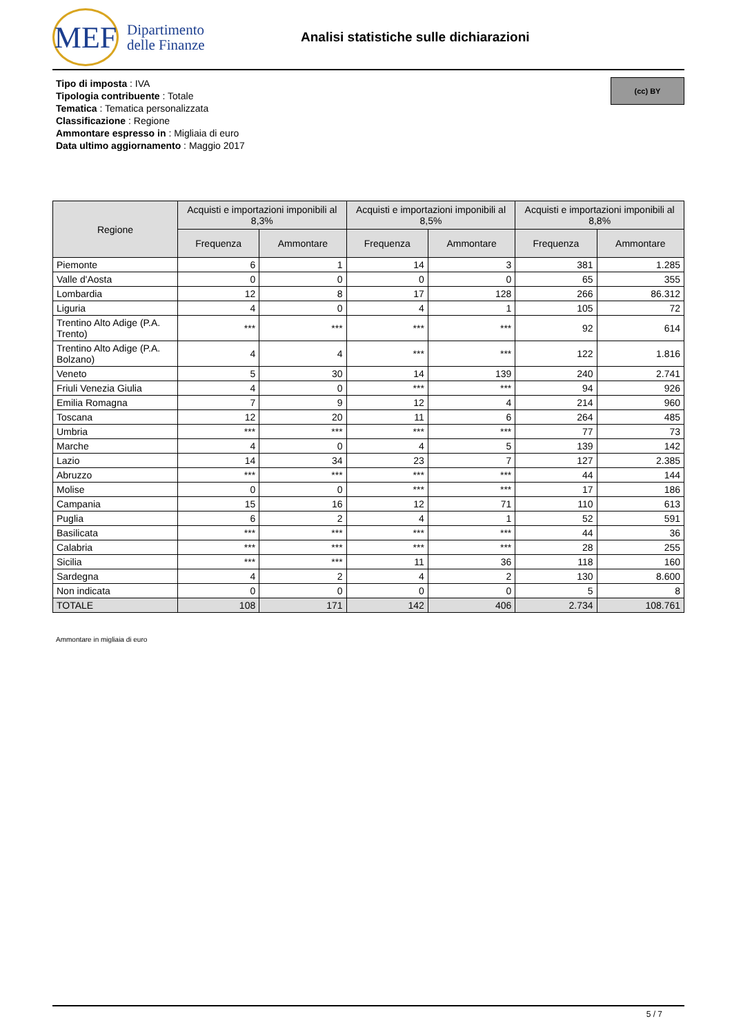MEF
Dipartimento
delle Finanze
Analisi statistiche sulle dichiarazioni
Tipo di imposta : IVA
Tipologia contribuente : Totale
Tematica : Tematica personalizzata
Classificazione : Regione
Ammontare espresso in : Migliaia di euro
Data ultimo aggiornamento : Maggio 2017
(cc) BY
| Regione | Acquisti e importazioni imponibili al 8,3% | | Acquisti e importazioni imponibili al 8,5% | | Acquisti e importazioni imponibili al 8,8% | |
| --- | --- | --- | --- | --- | --- | --- |
| | Frequenza | Ammontare | Frequenza | Ammontare | Frequenza | Ammontare |
| Piemonte | 6 | 1 | 14 | 3 | 381 | 1.285 |
| Valle d'Aosta | 0 | 0 | 0 | 0 | 65 | 355 |
| Lombardia | 12 | 8 | 17 | 128 | 266 | 86.312 |
| Liguria | 4 | 0 | 4 | 1 | 105 | 72 |
| Trentino Alto Adige (P.A. Trento) | *** | *** | *** | *** | 92 | 614 |
| Trentino Alto Adige (P.A. Bolzano) | 4 | 4 | *** | *** | 122 | 1.816 |
| Veneto | 5 | 30 | 14 | 139 | 240 | 2.741 |
| Friuli Venezia Giulia | 4 | 0 | *** | *** | 94 | 926 |
| Emilia Romagna | 7 | 9 | 12 | 4 | 214 | 960 |
| Toscana | 12 | 20 | 11 | 6 | 264 | 485 |
| Umbria | *** | *** | *** | *** | 77 | 73 |
| Marche | 4 | 0 | 4 | 5 | 139 | 142 |
| Lazio | 14 | 34 | 23 | 7 | 127 | 2.385 |
| Abruzzo | *** | *** | *** | *** | 44 | 144 |
| Molise | 0 | 0 | *** | *** | 17 | 186 |
| Campania | 15 | 16 | 12 | 71 | 110 | 613 |
| Puglia | 6 | 2 | 4 | 1 | 52 | 591 |
| Basilicata | *** | *** | *** | *** | 44 | 36 |
| Calabria | *** | *** | *** | *** | 28 | 255 |
| Sicilia | *** | *** | 11 | 36 | 118 | 160 |
| Sardegna | 4 | 2 | 4 | 2 | 130 | 8.600 |
| Non indicata | 0 | 0 | 0 | 0 | 5 | 8 |
| TOTALE | 108 | 171 | 142 | 406 | 2.734 | 108.761 |
Ammontare in migliaia di euro
5 / 7